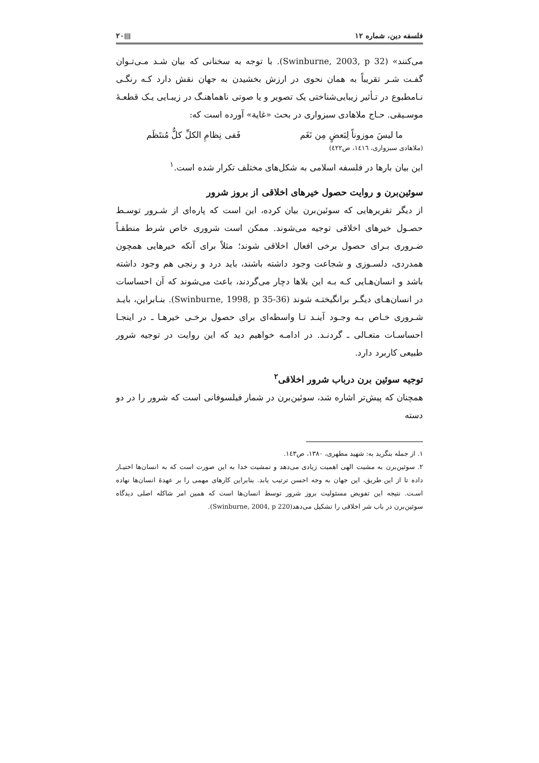فلسفه دین، شماره ۱۲ ▤۲۰
می‌کنند» (Swinburne, 2003, p 32). با توجه به سخنانی که بیان شـد مـی‌تـوان گفـت شـر تقریباً به همان نحوی در ارزش بخشیدن به جهان نقش دارد کـه رنگـی نـامطبوع در تـأثیر زیبایی‌شناختی یک تصویر و یا صوتی ناهماهنـگ در زیبـایی یـک قطعـهٔ موسـیقی. حـاج ملاهادی سبزواری در بحث «غایة» آورده است که:
ما لیسَ موزوناً لِبَعضٍ مِن نَغَم فَفی نِظامِ الکلِّ کلٌّ مُنتَظَم
(ملاهادی سبزواری، ۱٤۱٦، ص٤۲۲)
این بیان بارها در فلسفه اسلامی به شکل‌های مختلف تکرار شده است.<sup>۱</sup>
سوئین‌برن و روایت حصول خیرهای اخلاقی از بروز شرور
از دیگر تقریرهایی که سوئین‌برن بیان کرده، این است که پاره‌ای از شـرور توسـط حصـول خیرهای اخلاقی توجیه می‌شوند. ممکن است شروری خاص شرط منطقـاً ضـروری بـرای حصول برخی افعال اخلاقی شوند؛ مثلاً برای آنکه خیرهایی همچون همدردی، دلسـوزی و شجاعت وجود داشته باشند، باید درد و رنجی هم وجود داشته باشد و انسان‌هـایی کـه بـه این بلاها دچار می‌گردند، باعث می‌شوند که آن احساسات در انسان‌هـای دیگـر برانگیختـه شوند (Swinburne, 1998, p 35-36). بنـابراین، بایـد شـروری خـاص بـه وجـود آینـد تـا واسطه‌ای برای حصول برخـی خیرهـا ـ در اینجـا احساسـات متعـالی ـ گردنـد. در ادامـه خواهیم دید که این روایت در توجیه شرور طبیعی کاربرد دارد.
توجیه سوئین برن درباب شرور اخلاقی<sup>۲</sup>
همچنان که پیش‌تر اشاره شد، سوئین‌برن در شمار فیلسوفانی است که شرور را در دو دسته
۱. از جمله بنگرید به: شهید مطهری، ۱۳۸۰، ص۱٤۳.
۲. سوئین‌برن به مشیت الهی اهمیت زیادی می‌دهد و تمشیت خدا به این صورت است که به انسان‌ها اختیـار داده تا از این طریق، این جهان به وجه احسن ترتیب یابد. بنابراین کارهای مهمی را بر عهدهٔ انسان‌ها نهاده اسـت. نتیجه این تفویض مسئولیت بروز شرور توسط انسان‌ها است که همین امر شاکله اصلی دیدگاه سوئین‌برن در باب شر اخلاقی را تشکیل می‌دهد(Swinburne, 2004, p 220).